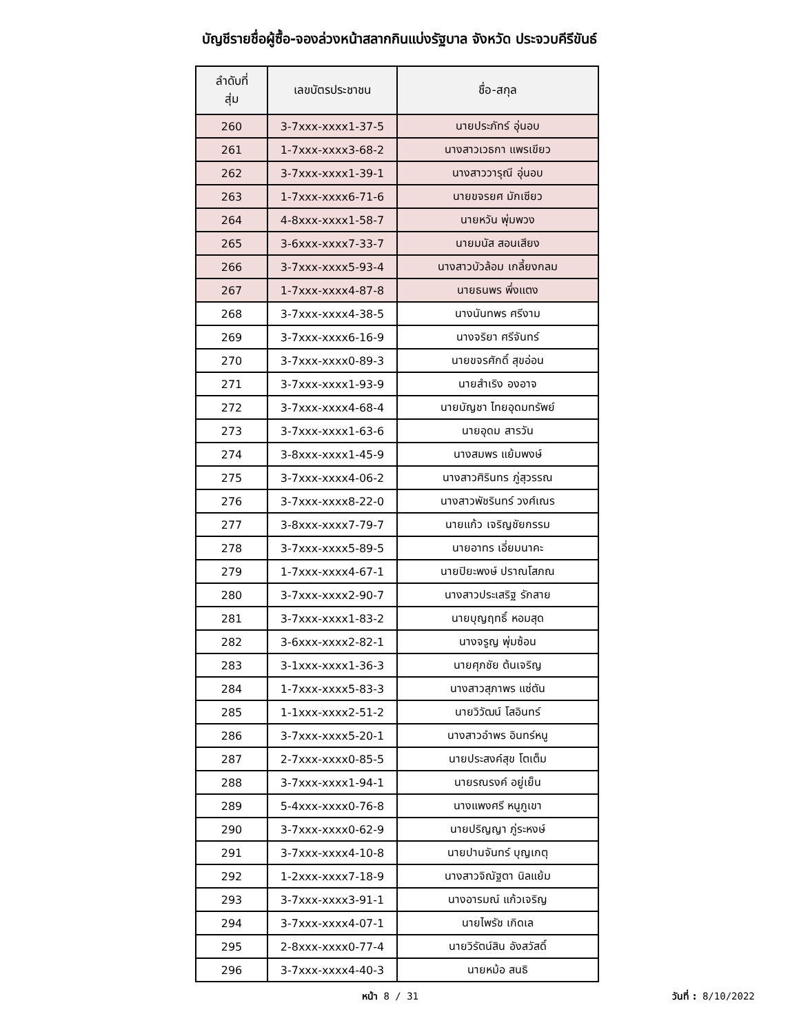บัญชีรายชื่อผู้ซื้อ-จองล่วงหน้าสลากกินแบ่งรัฐบาล จังหวัด ประจวบคีรีขันธ์
| ลำดับที่ สุ่ม | เลขบัตรประชาชน | ชื่อ-สกุล |
| --- | --- | --- |
| 260 | 3-7xxx-xxxx1-37-5 | นายประภัทร์ อุ่นอบ |
| 261 | 1-7xxx-xxxx3-68-2 | นางสาวเวธกา แพรเขียว |
| 262 | 3-7xxx-xxxx1-39-1 | นางสาววารุณี อุ่นอบ |
| 263 | 1-7xxx-xxxx6-71-6 | นายขจรยศ มักเซียว |
| 264 | 4-8xxx-xxxx1-58-7 | นายหวัน พุ่มพวง |
| 265 | 3-6xxx-xxxx7-33-7 | นายมนัส สอนเสียง |
| 266 | 3-7xxx-xxxx5-93-4 | นางสาวบัวล้อม เกลี้ยงกลม |
| 267 | 1-7xxx-xxxx4-87-8 | นายธนพร พึ่งแตง |
| 268 | 3-7xxx-xxxx4-38-5 | นางนันทพร ศรีงาม |
| 269 | 3-7xxx-xxxx6-16-9 | นางจริยา ศรีจันทร์ |
| 270 | 3-7xxx-xxxx0-89-3 | นายขจรศักดิ์ สุขอ่อน |
| 271 | 3-7xxx-xxxx1-93-9 | นายสำเริง องอาจ |
| 272 | 3-7xxx-xxxx4-68-4 | นายบัญชา ไทยอุดมทรัพย์ |
| 273 | 3-7xxx-xxxx1-63-6 | นายอุดม สารวัน |
| 274 | 3-8xxx-xxxx1-45-9 | นางสมพร แย้มพงษ์ |
| 275 | 3-7xxx-xxxx4-06-2 | นางสาวศิรินทร ภู่สุวรรณ |
| 276 | 3-7xxx-xxxx8-22-0 | นางสาวพัชรินทร์ วงศ์เณร |
| 277 | 3-8xxx-xxxx7-79-7 | นายแก้ว เจริญชัยกรรม |
| 278 | 3-7xxx-xxxx5-89-5 | นายอาทร เอี่ยมนาคะ |
| 279 | 1-7xxx-xxxx4-67-1 | นายปิยะพงษ์ ปราณโสภณ |
| 280 | 3-7xxx-xxxx2-90-7 | นางสาวประเสริฐ รักสาย |
| 281 | 3-7xxx-xxxx1-83-2 | นายบุญฤทธิ์ หอมสุด |
| 282 | 3-6xxx-xxxx2-82-1 | นางจรูญ พุ่มซ้อน |
| 283 | 3-1xxx-xxxx1-36-3 | นายศุภชัย ต้นเจริญ |
| 284 | 1-7xxx-xxxx5-83-3 | นางสาวสุภาพร แซ่ตัน |
| 285 | 1-1xxx-xxxx2-51-2 | นายวิวัฒน์ โสอินทร์ |
| 286 | 3-7xxx-xxxx5-20-1 | นางสาวอำพร อินทร์หนู |
| 287 | 2-7xxx-xxxx0-85-5 | นายประสงค์สุข โตเต็ม |
| 288 | 3-7xxx-xxxx1-94-1 | นายรณรงค์ อยู่เย็น |
| 289 | 5-4xxx-xxxx0-76-8 | นางแพงศรี หนูภูเขา |
| 290 | 3-7xxx-xxxx0-62-9 | นายปริญญา ภู่ระหงษ์ |
| 291 | 3-7xxx-xxxx4-10-8 | นายปานจันทร์ บุญเกตุ |
| 292 | 1-2xxx-xxxx7-18-9 | นางสาวจิณัฐตา นิลแย้ม |
| 293 | 3-7xxx-xxxx3-91-1 | นางอารมณ์ แก้วเจริญ |
| 294 | 3-7xxx-xxxx4-07-1 | นายไพรัช เกิดเล |
| 295 | 2-8xxx-xxxx0-77-4 | นายวิรัตน์สิน อังสวัสดิ์ |
| 296 | 3-7xxx-xxxx4-40-3 | นายหม้อ สนธิ |
หน้า 8 / 31 วันที่ : 8/10/2022